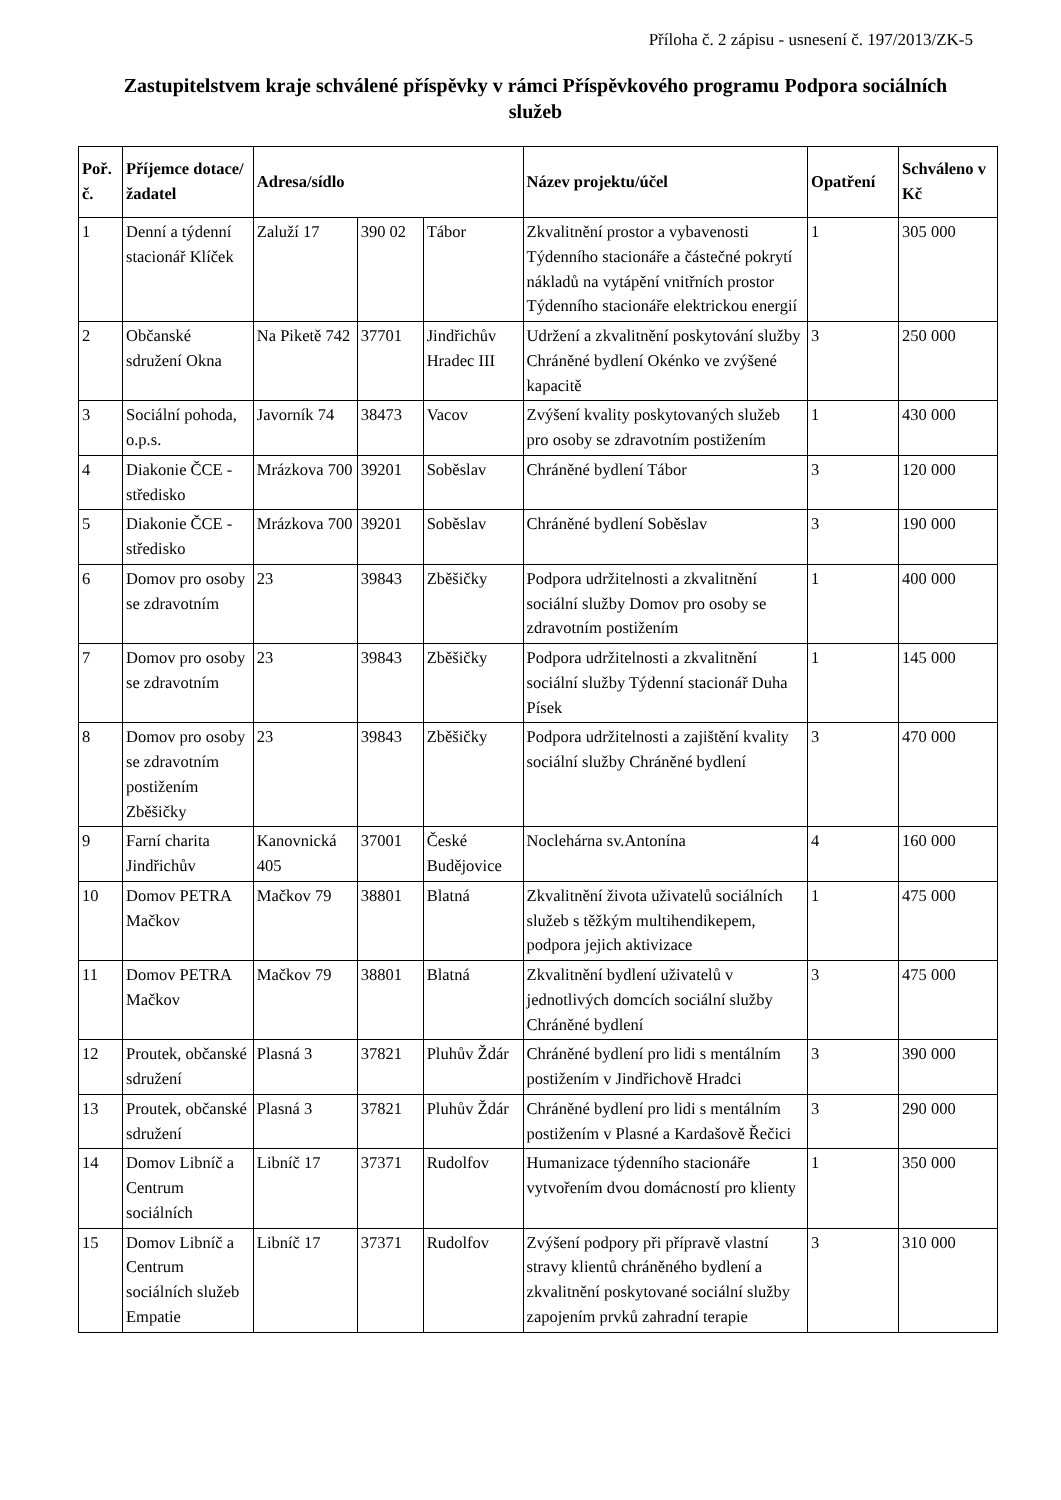Příloha č. 2 zápisu - usnesení č. 197/2013/ZK-5
Zastupitelstvem kraje schválené příspěvky v rámci Příspěvkového programu Podpora sociálních služeb
| Poř. č. | Příjemce dotace/ žadatel | Adresa/sídlo | | | Název projektu/účel | Opatření | Schváleno v Kč |
| --- | --- | --- | --- | --- | --- | --- | --- |
| 1 | Denní a týdenní stacionář Klíček | Zaluží 17 | 390 02 | Tábor | Zkvalitnění prostor a vybavenosti Týdenního stacionáře a částečné pokrytí nákladů na vytápění vnitřních prostor Týdenního stacionáře elektrickou energií | 1 | 305 000 |
| 2 | Občanské sdružení Okna | Na Piketě 742 | 37701 | Jindřichův Hradec III | Udržení a zkvalitnění poskytování služby Chráněné bydlení Okénko ve zvýšené kapacitě | 3 | 250 000 |
| 3 | Sociální pohoda, o.p.s. | Javorník 74 | 38473 | Vacov | Zvýšení kvality poskytovaných služeb pro osoby se zdravotním postižením | 1 | 430 000 |
| 4 | Diakonie ČCE - středisko | Mrázkova 700 | 39201 | Soběslav | Chráněné bydlení Tábor | 3 | 120 000 |
| 5 | Diakonie ČCE - středisko | Mrázkova 700 | 39201 | Soběslav | Chráněné bydlení Soběslav | 3 | 190 000 |
| 6 | Domov pro osoby se zdravotním | 23 | 39843 | Zběšičky | Podpora udržitelnosti a zkvalitnění sociální služby Domov pro osoby se zdravotním postižením | 1 | 400 000 |
| 7 | Domov pro osoby se zdravotním | 23 | 39843 | Zběšičky | Podpora udržitelnosti a zkvalitnění sociální služby Týdenní stacionář Duha Písek | 1 | 145 000 |
| 8 | Domov pro osoby se zdravotním postižením Zběšičky | 23 | 39843 | Zběšičky | Podpora udržitelnosti a zajištění kvality sociální služby Chráněné bydlení | 3 | 470 000 |
| 9 | Farní charita Jindřichův | Kanovnická 405 | 37001 | České Budějovice | Noclehárna sv.Antonína | 4 | 160 000 |
| 10 | Domov PETRA Mačkov | Mačkov 79 | 38801 | Blatná | Zkvalitnění života uživatelů sociálních služeb s těžkým multihendikepem, podpora jejich aktivizace | 1 | 475 000 |
| 11 | Domov PETRA Mačkov | Mačkov 79 | 38801 | Blatná | Zkvalitnění bydlení uživatelů v jednotlivých domcích sociální služby Chráněné bydlení | 3 | 475 000 |
| 12 | Proutek, občanské sdružení | Plasná 3 | 37821 | Pluhův Ždár | Chráněné bydlení pro lidi s mentálním postižením v Jindřichově Hradci | 3 | 390 000 |
| 13 | Proutek, občanské sdružení | Plasná 3 | 37821 | Pluhův Ždár | Chráněné bydlení pro lidi s mentálním postižením v Plasné a Kardašově Řečici | 3 | 290 000 |
| 14 | Domov Libníč a Centrum sociálních | Libníč 17 | 37371 | Rudolfov | Humanizace týdenního stacionáře vytvořením dvou domácností pro klienty | 1 | 350 000 |
| 15 | Domov Libníč a Centrum sociálních služeb Empatie | Libníč 17 | 37371 | Rudolfov | Zvýšení podpory při přípravě vlastní stravy klientů chráněného bydlení a zkvalitnění poskytované sociální služby zapojením prvků zahradní terapie | 3 | 310 000 |